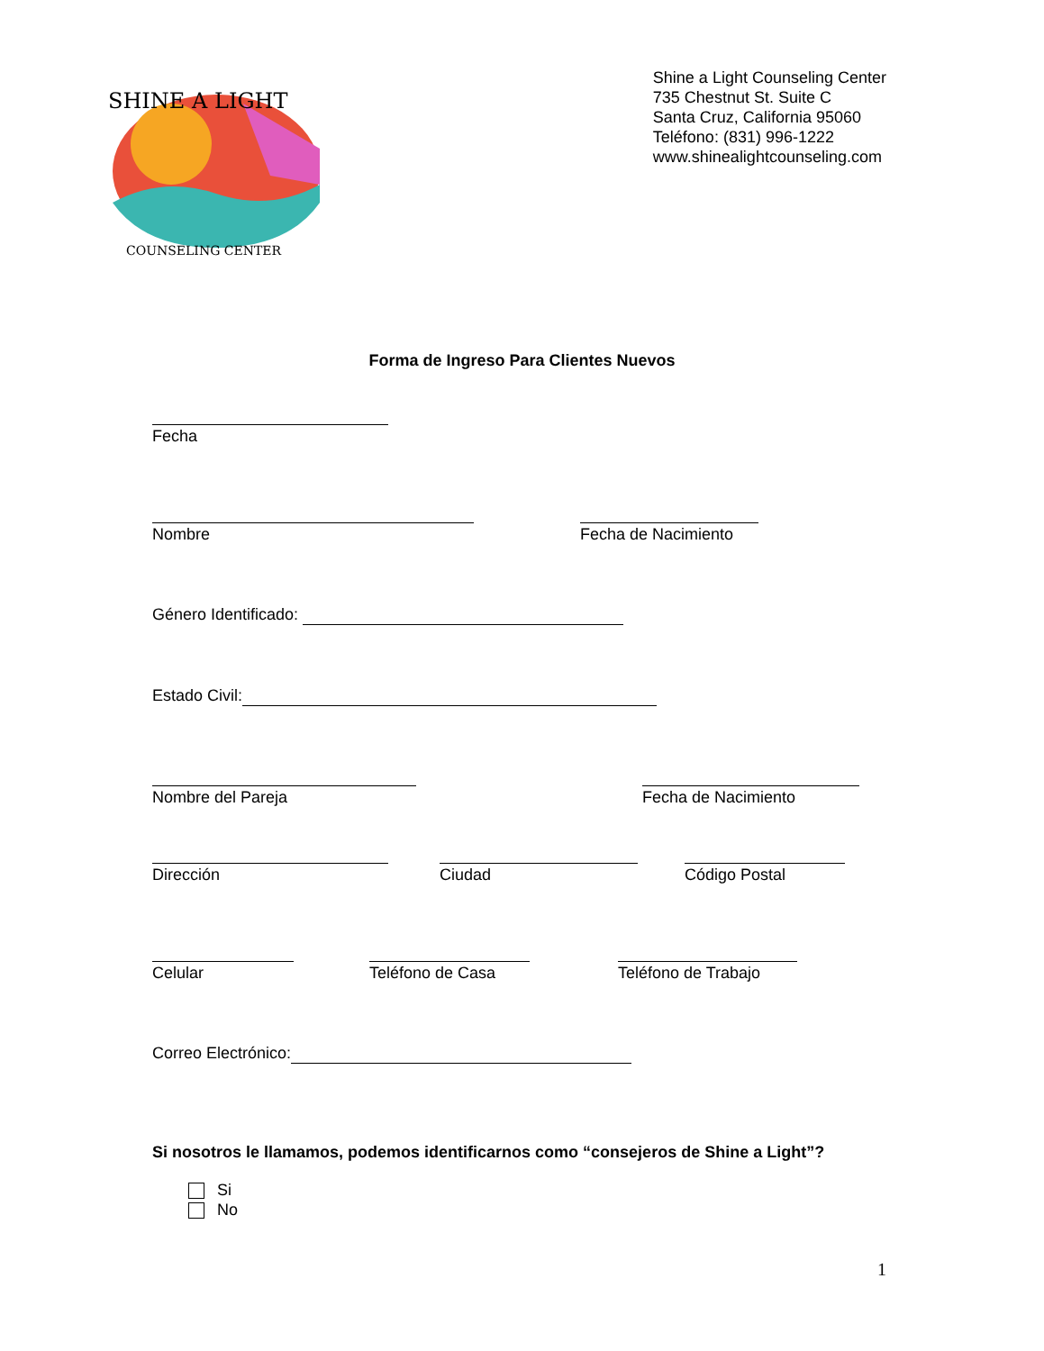SHINE A LIGHT
COUNSELING CENTER
Shine a Light Counseling Center
735 Chestnut St. Suite C
Santa Cruz, California 95060
Teléfono: (831) 996-1222
www.shinealightcounseling.com
Forma de Ingreso Para Clientes Nuevos
Fecha
Nombre Fecha de Nacimiento
Género Identificado:
Estado Civil:
Nombre del Pareja Fecha de Nacimiento
Dirección Ciudad Código Postal
Celular Teléfono de Casa Teléfono de Trabajo
Correo Electrónico:
Si nosotros le llamamos, podemos identificarnos como “consejeros de Shine a Light”?
Si
No
1